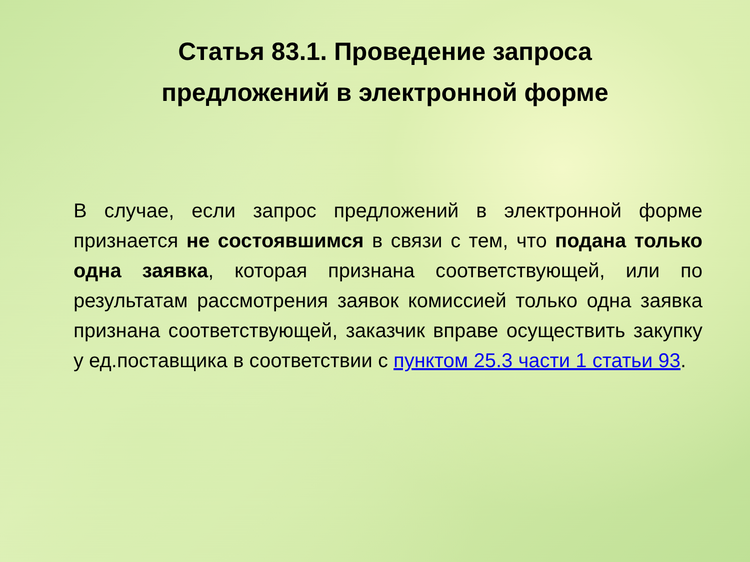Статья 83.1. Проведение запроса
предложений в электронной форме
В случае, если запрос предложений в электронной форме признается не состоявшимся в связи с тем, что подана только одна заявка, которая признана соответствующей, или по результатам рассмотрения заявок комиссией только одна заявка признана соответствующей, заказчик вправе осуществить закупку у ед.поставщика в соответствии с пунктом 25.3 части 1 статьи 93.